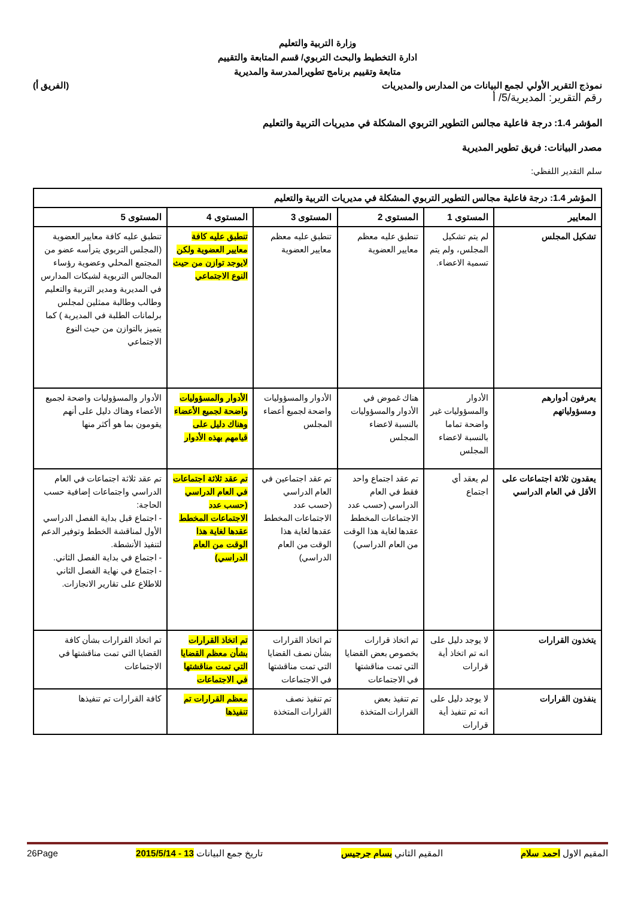وزارة التربية والتعليم
ادارة التخطيط والبحث التربوي/ قسم المتابعة والتقييم
متابعة وتقييم برنامج تطويرالمدرسة والمديرية
نموذج التقرير الأولي لجمع البيانات من المدارس والمديريات (الفريق أ)
رقم التقرير: المديرية/5/ أ
المؤشر 1.4: درجة فاعلية مجالس التطوير التربوي المشكلة في مديريات التربية والتعليم
مصدر البيانات: فريق تطوير المديرية
سلم التقدير اللفظي:
| المؤشر 1.4: درجة فاعلية مجالس التطوير التربوي المشكلة في مديريات التربية والتعليم | | | | | |
| --- | --- | --- | --- | --- | --- |
| المعايير | المستوى 1 | المستوى 2 | المستوى 3 | المستوى 4 | المستوى 5 |
| تشكيل المجلس | لم يتم تشكيل المجلس، ولم يتم تسمية الاعضاء. | تنطبق عليه معظم معايير العضوية | تنطبق عليه معظم معايير العضوية | تنطبق عليه كافة معايير العضوية ولكن لايوجد توازن من حيث النوع الاجتماعي | تنطبق عليه كافة معايير العضوية (المجلس التربوي يترأسه عضو من المجتمع المحلي وعضوية رؤساء المجالس التربوية لشبكات المدارس في المديرية ومدير التربية والتعليم وطالب وطالبة ممثلين لمجلس برلمانات الطلبة في المديرية ) كما يتميز بالتوازن من حيث النوع الاجتماعي |
| يعرفون أدوارهم ومسؤولياتهم | الأدوار والمسؤوليات غير واضحة تماما بالنسبة لاعضاء المجلس | هناك غموض في الأدوار والمسؤوليات بالنسبة لاعضاء المجلس | الأدوار والمسؤوليات واضحة لجميع أعضاء المجلس | الأدوار والمسؤوليات واضحة لجميع الأعضاء وهناك دليل على قيامهم بهذه الأدوار | الأدوار والمسؤوليات واضحة لجميع الأعضاء وهناك دليل على أنهم يقومون بما هو أكثر منها |
| يعقدون ثلاثة اجتماعات على الأقل في العام الدراسي | لم يعقد أي اجتماع | تم عقد اجتماع واحد فقط في العام الدراسي (حسب عدد الاجتماعات المخطط عقدها لغاية هذا الوقت من العام الدراسي) | تم عقد اجتماعين في العام الدراسي (حسب عدد الاجتماعات المخطط عقدها لغاية هذا الوقت من العام الدراسي) | تم عقد ثلاثة اجتماعات في العام الدراسي (حسب عدد الاجتماعات المخطط عقدها لغاية هذا الوقت من العام الدراسي) | تم عقد ثلاثة اجتماعات في العام الدراسي واجتماعات إضافية حسب الحاجة: - اجتماع قبل بداية الفصل الدراسي الأول لمناقشة الخطط وتوفير الدعم لتنفيذ الأنشطة. - اجتماع في بداية الفصل الثاني. - اجتماع في نهاية الفصل الثاني للاطلاع على تقارير الانجازات. |
| يتخذون القرارات | لا يوجد دليل على انه تم اتخاذ أية قرارات | تم اتخاذ قرارات بخصوص بعض القضايا التي تمت مناقشتها في الاجتماعات | تم اتخاذ القرارات بشأن نصف القضايا التي تمت مناقشتها في الاجتماعات | تم اتخاذ القرارات بشأن معظم القضايا التي تمت مناقشتها في الاجتماعات | تم اتخاذ القرارات بشأن كافة القضايا التي تمت مناقشتها في الاجتماعات |
| ينفذون القرارات | لا يوجد دليل على انه تم تنفيذ أية قرارات | تم تنفيذ بعض القرارات المتخذة | تم تنفيذ نصف القرارات المتخذة | معظم القرارات تم تنفيذها | كافة القرارات تم تنفيذها |
المقيم الاول احمد سلام المقيم الثاني بسام جرجيس تاريخ جمع البيانات 13 - 2015/5/14 26Page